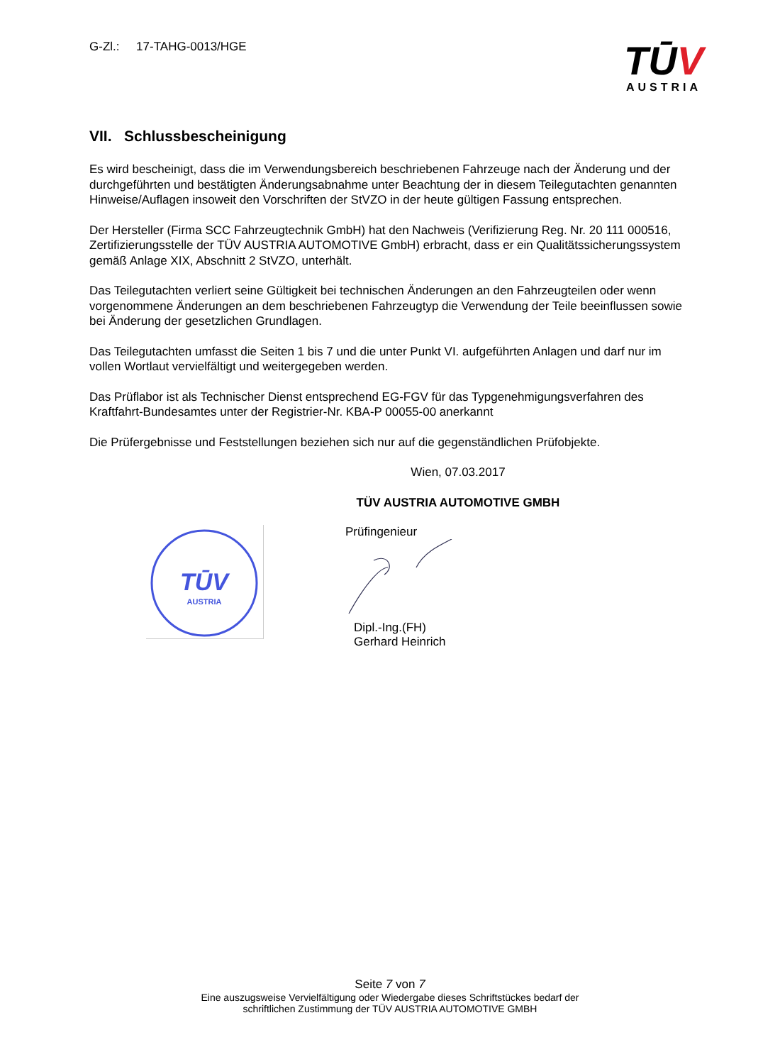G-Zl.: 17-TAHG-0013/HGE
TŪV
AUSTRIA
VII. Schlussbescheinigung
Es wird bescheinigt, dass die im Verwendungsbereich beschriebenen Fahrzeuge nach der Änderung und der durchgeführten und bestätigten Änderungsabnahme unter Beachtung der in diesem Teilegutachten genannten Hinweise/Auflagen insoweit den Vorschriften der StVZO in der heute gültigen Fassung entsprechen.
Der Hersteller (Firma SCC Fahrzeugtechnik GmbH) hat den Nachweis (Verifizierung Reg. Nr. 20 111 000516, Zertifizierungsstelle der TÜV AUSTRIA AUTOMOTIVE GmbH) erbracht, dass er ein Qualitätssicherungssystem gemäß Anlage XIX, Abschnitt 2 StVZO, unterhält.
Das Teilegutachten verliert seine Gültigkeit bei technischen Änderungen an den Fahrzeugteilen oder wenn vorgenommene Änderungen an dem beschriebenen Fahrzeugtyp die Verwendung der Teile beeinflussen sowie bei Änderung der gesetzlichen Grundlagen.
Das Teilegutachten umfasst die Seiten 1 bis 7 und die unter Punkt VI. aufgeführten Anlagen und darf nur im vollen Wortlaut vervielfältigt und weitergegeben werden.
Das Prüflabor ist als Technischer Dienst entsprechend EG-FGV für das Typgenehmigungsverfahren des Kraftfahrt-Bundesamtes unter der Registrier-Nr. KBA-P 00055-00 anerkannt
Die Prüfergebnisse und Feststellungen beziehen sich nur auf die gegenständlichen Prüfobjekte.
Wien, 07.03.2017
TÜV AUSTRIA AUTOMOTIVE GMBH
TŪV
AUSTRIA
Prüfingenieur
Dipl.-Ing.(FH)
Gerhard Heinrich
Seite 7 von 7
Eine auszugsweise Vervielfältigung oder Wiedergabe dieses Schriftstückes bedarf der
schriftlichen Zustimmung der TÜV AUSTRIA AUTOMOTIVE GMBH